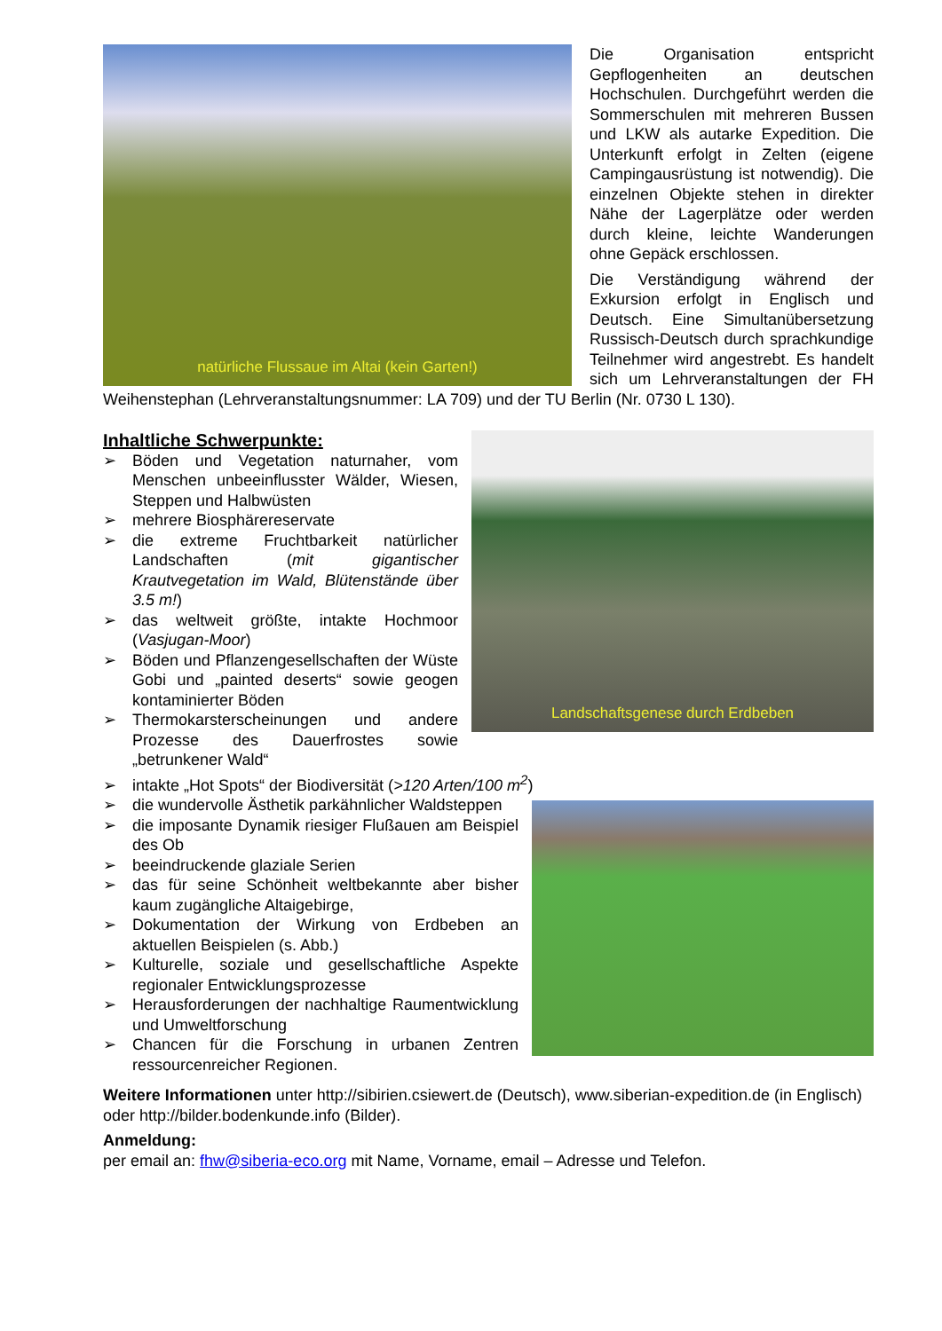natürliche Flussaue im Altai (kein Garten!)
Die Organisation entspricht Gepflogenheiten an deutschen Hochschulen. Durchgeführt werden die Sommerschulen mit mehreren Bussen und LKW als autarke Expedition. Die Unterkunft erfolgt in Zelten (eigene Campingausrüstung ist notwendig). Die einzelnen Objekte stehen in direkter Nähe der Lagerplätze oder werden durch kleine, leichte Wanderungen ohne Gepäck erschlossen.
Die Verständigung während der Exkursion erfolgt in Englisch und Deutsch. Eine Simultanübersetzung Russisch-Deutsch durch sprachkundige Teilnehmer wird angestrebt. Es handelt sich um Lehrveranstaltungen der FH Weihenstephan (Lehrveranstaltungsnummer: LA 709) und der TU Berlin (Nr. 0730 L 130).
Landschaftsgenese durch Erdbeben
Inhaltliche Schwerpunkte:
➢ Böden und Vegetation naturnaher, vom Menschen unbeeinflusster Wälder, Wiesen, Steppen und Halbwüsten
➢ mehrere Biosphärereservate
➢ die extreme Fruchtbarkeit natürlicher Landschaften (mit gigantischer Krautvegetation im Wald, Blütenstände über 3.5 m!)
➢ das weltweit größte, intakte Hochmoor (Vasjugan-Moor)
➢ Böden und Pflanzengesellschaften der Wüste Gobi und „painted deserts“ sowie geogen kontaminierter Böden
➢ Thermokarsterscheinungen und andere Prozesse des Dauerfrostes sowie „betrunkener Wald“
➢ intakte „Hot Spots“ der Biodiversität (>120 Arten/100 m<sup>2</sup>)
➢ die wundervolle Ästhetik parkähnlicher Waldsteppen
➢ die imposante Dynamik riesiger Flußauen am Beispiel des Ob
➢ beeindruckende glaziale Serien
➢ das für seine Schönheit weltbekannte aber bisher kaum zugängliche Altaigebirge,
➢ Dokumentation der Wirkung von Erdbeben an aktuellen Beispielen (s. Abb.)
➢ Kulturelle, soziale und gesellschaftliche Aspekte regionaler Entwicklungsprozesse
➢ Herausforderungen der nachhaltige Raumentwicklung und Umweltforschung
➢ Chancen für die Forschung in urbanen Zentren ressourcenreicher Regionen.
Weitere Informationen unter http://sibirien.csiewert.de (Deutsch), www.siberian-expedition.de (in Englisch) oder http://bilder.bodenkunde.info (Bilder).
Anmeldung:
per email an: fhw@siberia-eco.org mit Name, Vorname, email – Adresse und Telefon.